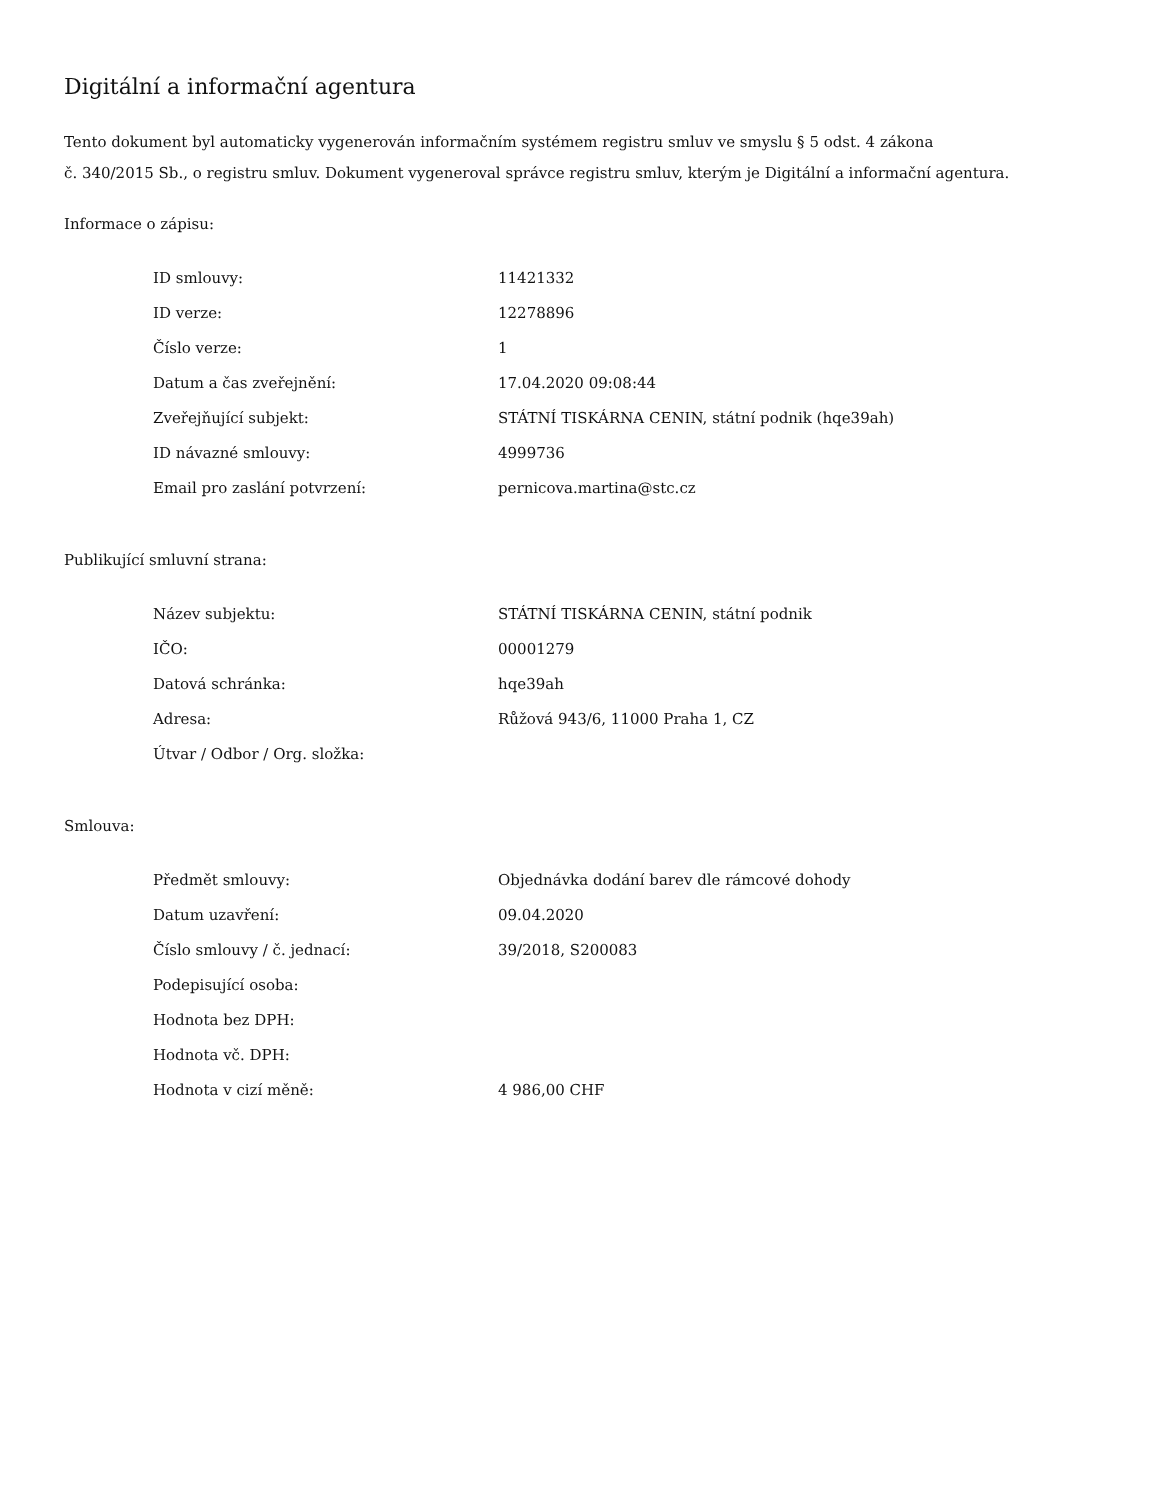Digitální a informační agentura
Tento dokument byl automaticky vygenerován informačním systémem registru smluv ve smyslu § 5 odst. 4 zákona
č. 340/2015 Sb., o registru smluv. Dokument vygeneroval správce registru smluv, kterým je Digitální a informační agentura.
Informace o zápisu:
| ID smlouvy: | 11421332 |
| ID verze: | 12278896 |
| Číslo verze: | 1 |
| Datum a čas zveřejnění: | 17.04.2020 09:08:44 |
| Zveřejňující subjekt: | STÁTNÍ TISKÁRNA CENIN, státní podnik (hqe39ah) |
| ID návazné smlouvy: | 4999736 |
| Email pro zaslání potvrzení: | pernicova.martina@stc.cz |
Publikující smluvní strana:
| Název subjektu: | STÁTNÍ TISKÁRNA CENIN, státní podnik |
| IČO: | 00001279 |
| Datová schránka: | hqe39ah |
| Adresa: | Růžová 943/6, 11000 Praha 1, CZ |
| Útvar / Odbor / Org. složka: | |
Smlouva:
| Předmět smlouvy: | Objednávka dodání barev dle rámcové dohody |
| Datum uzavření: | 09.04.2020 |
| Číslo smlouvy / č. jednací: | 39/2018, S200083 |
| Podepisující osoba: | |
| Hodnota bez DPH: | |
| Hodnota vč. DPH: | |
| Hodnota v cizí měně: | 4 986,00 CHF |